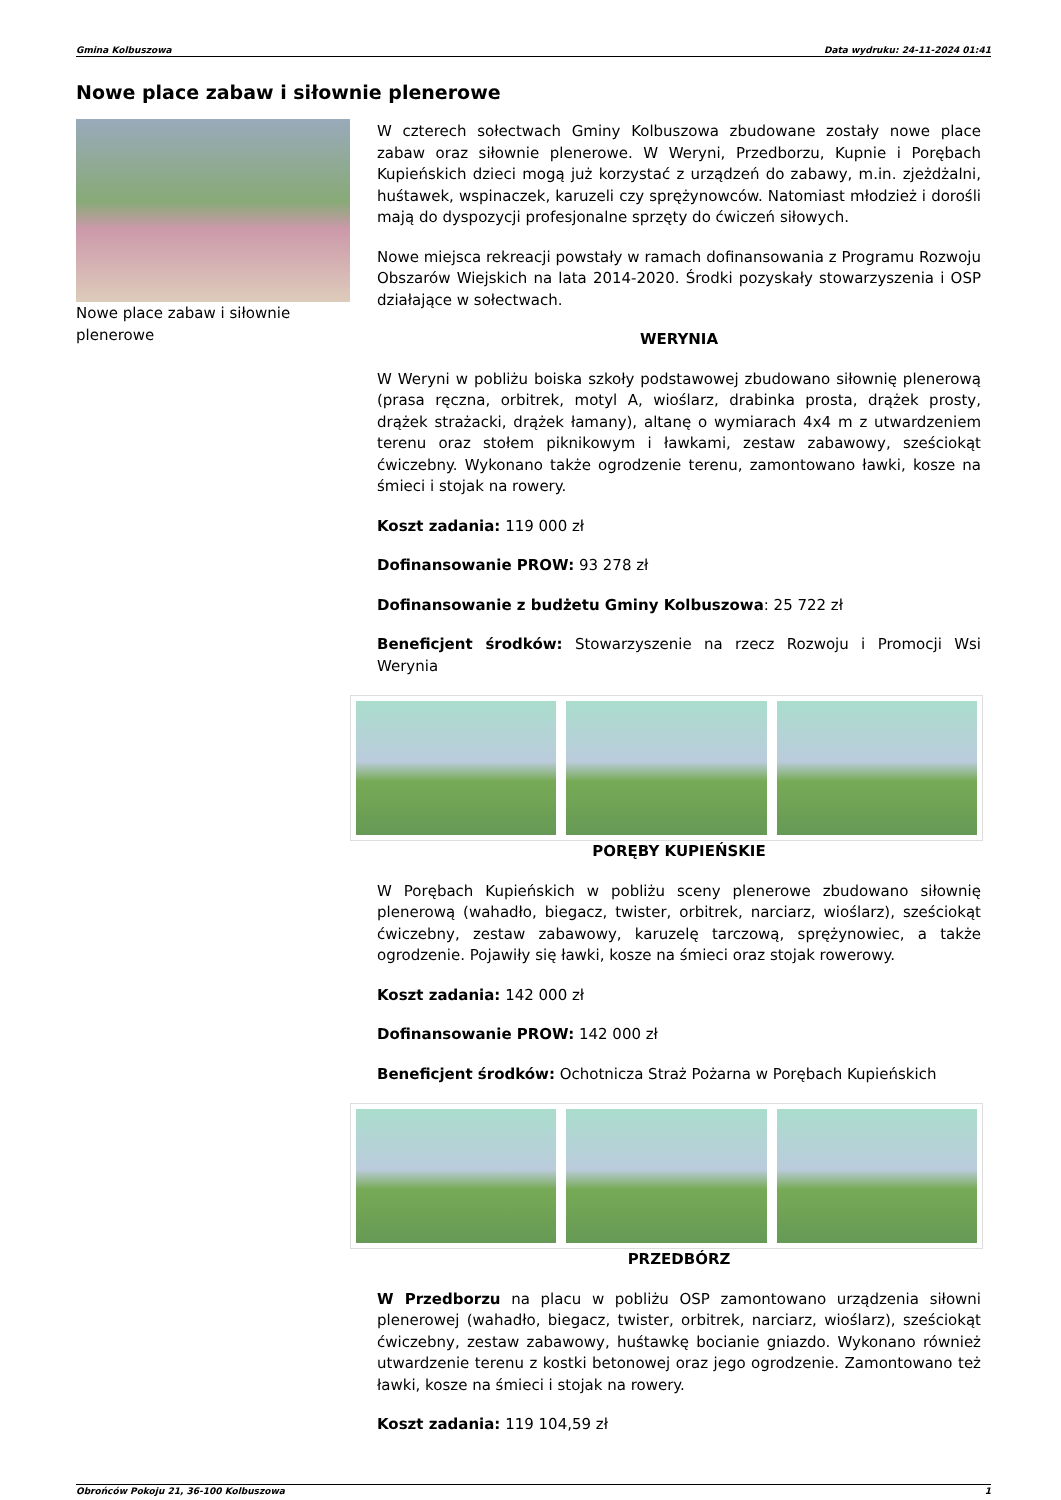Gmina Kolbuszowa Data wydruku: 24-11-2024 01:41
Nowe place zabaw i siłownie plenerowe
Nowe place zabaw i siłownie plenerowe
W czterech sołectwach Gminy Kolbuszowa zbudowane zostały nowe place zabaw oraz siłownie plenerowe. W Weryni, Przedborzu, Kupnie i Porębach Kupieńskich dzieci mogą już korzystać z urządzeń do zabawy, m.in. zjeżdżalni, huśtawek, wspinaczek, karuzeli czy sprężynowców. Natomiast młodzież i dorośli mają do dyspozycji profesjonalne sprzęty do ćwiczeń siłowych.
Nowe miejsca rekreacji powstały w ramach dofinansowania z Programu Rozwoju Obszarów Wiejskich na lata 2014-2020. Środki pozyskały stowarzyszenia i OSP działające w sołectwach.
WERYNIA
W Weryni w pobliżu boiska szkoły podstawowej zbudowano siłownię plenerową (prasa ręczna, orbitrek, motyl A, wioślarz, drabinka prosta, drążek prosty, drążek strażacki, drążek łamany), altanę o wymiarach 4x4 m z utwardzeniem terenu oraz stołem piknikowym i ławkami, zestaw zabawowy, sześciokąt ćwiczebny. Wykonano także ogrodzenie terenu, zamontowano ławki, kosze na śmieci i stojak na rowery.
Koszt zadania: 119 000 zł
Dofinansowanie PROW: 93 278 zł
Dofinansowanie z budżetu Gminy Kolbuszowa: 25 722 zł
Beneficjent środków: Stowarzyszenie na rzecz Rozwoju i Promocji Wsi Werynia
PORĘBY KUPIEŃSKIE
W Porębach Kupieńskich w pobliżu sceny plenerowe zbudowano siłownię plenerową (wahadło, biegacz, twister, orbitrek, narciarz, wioślarz), sześciokąt ćwiczebny, zestaw zabawowy, karuzelę tarczową, sprężynowiec, a także ogrodzenie. Pojawiły się ławki, kosze na śmieci oraz stojak rowerowy.
Koszt zadania: 142 000 zł
Dofinansowanie PROW: 142 000 zł
Beneficjent środków: Ochotnicza Straż Pożarna w Porębach Kupieńskich
PRZEDBÓRZ
W Przedborzu na placu w pobliżu OSP zamontowano urządzenia siłowni plenerowej (wahadło, biegacz, twister, orbitrek, narciarz, wioślarz), sześciokąt ćwiczebny, zestaw zabawowy, huśtawkę bocianie gniazdo. Wykonano również utwardzenie terenu z kostki betonowej oraz jego ogrodzenie. Zamontowano też ławki, kosze na śmieci i stojak na rowery.
Koszt zadania: 119 104,59 zł
Obrońców Pokoju 21, 36-100 Kolbuszowa 1